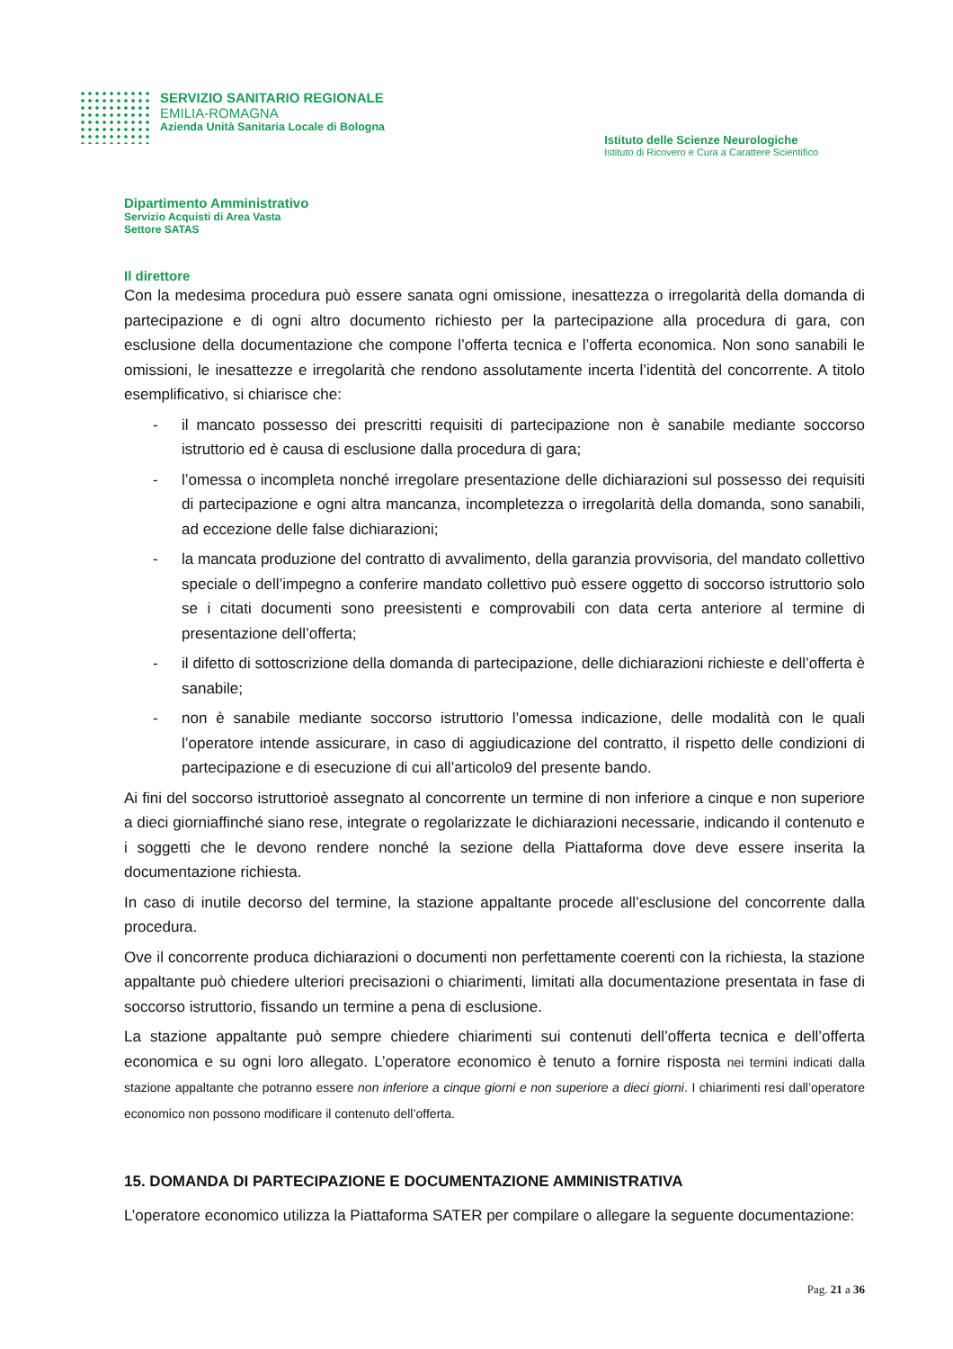SERVIZIO SANITARIO REGIONALE
EMILIA-ROMAGNA
Azienda Unità Sanitaria Locale di Bologna
Istituto delle Scienze Neurologiche
Istituto di Ricovero e Cura a Carattere Scientifico
Dipartimento Amministrativo
Servizio Acquisti di Area Vasta
Settore SATAS
Il direttore
Con la medesima procedura può essere sanata ogni omissione, inesattezza o irregolarità della domanda di partecipazione e di ogni altro documento richiesto per la partecipazione alla procedura di gara, con esclusione della documentazione che compone l’offerta tecnica e l’offerta economica. Non sono sanabili le omissioni, le inesattezze e irregolarità che rendono assolutamente incerta l’identità del concorrente. A titolo esemplificativo, si chiarisce che:
- il mancato possesso dei prescritti requisiti di partecipazione non è sanabile mediante soccorso istruttorio ed è causa di esclusione dalla procedura di gara;
- l’omessa o incompleta nonché irregolare presentazione delle dichiarazioni sul possesso dei requisiti di partecipazione e ogni altra mancanza, incompletezza o irregolarità della domanda, sono sanabili, ad eccezione delle false dichiarazioni;
- la mancata produzione del contratto di avvalimento, della garanzia provvisoria, del mandato collettivo speciale o dell’impegno a conferire mandato collettivo può essere oggetto di soccorso istruttorio solo se i citati documenti sono preesistenti e comprovabili con data certa anteriore al termine di presentazione dell’offerta;
- il difetto di sottoscrizione della domanda di partecipazione, delle dichiarazioni richieste e dell’offerta è sanabile;
- non è sanabile mediante soccorso istruttorio l’omessa indicazione, delle modalità con le quali l’operatore intende assicurare, in caso di aggiudicazione del contratto, il rispetto delle condizioni di partecipazione e di esecuzione di cui all’articolo9 del presente bando.
Ai fini del soccorso istruttorioè assegnato al concorrente un termine di non inferiore a cinque e non superiore a dieci giorniaffinché siano rese, integrate o regolarizzate le dichiarazioni necessarie, indicando il contenuto e i soggetti che le devono rendere nonché la sezione della Piattaforma dove deve essere inserita la documentazione richiesta.
In caso di inutile decorso del termine, la stazione appaltante procede all’esclusione del concorrente dalla procedura.
Ove il concorrente produca dichiarazioni o documenti non perfettamente coerenti con la richiesta, la stazione appaltante può chiedere ulteriori precisazioni o chiarimenti, limitati alla documentazione presentata in fase di soccorso istruttorio, fissando un termine a pena di esclusione.
La stazione appaltante può sempre chiedere chiarimenti sui contenuti dell’offerta tecnica e dell’offerta economica e su ogni loro allegato. L’operatore economico è tenuto a fornire risposta nei termini indicati dalla stazione appaltante che potranno essere non inferiore a cinque giorni e non superiore a dieci giorni. I chiarimenti resi dall’operatore economico non possono modificare il contenuto dell’offerta.
15. DOMANDA DI PARTECIPAZIONE E DOCUMENTAZIONE AMMINISTRATIVA
L’operatore economico utilizza la Piattaforma SATER per compilare o allegare la seguente documentazione:
Pag. 21 a 36